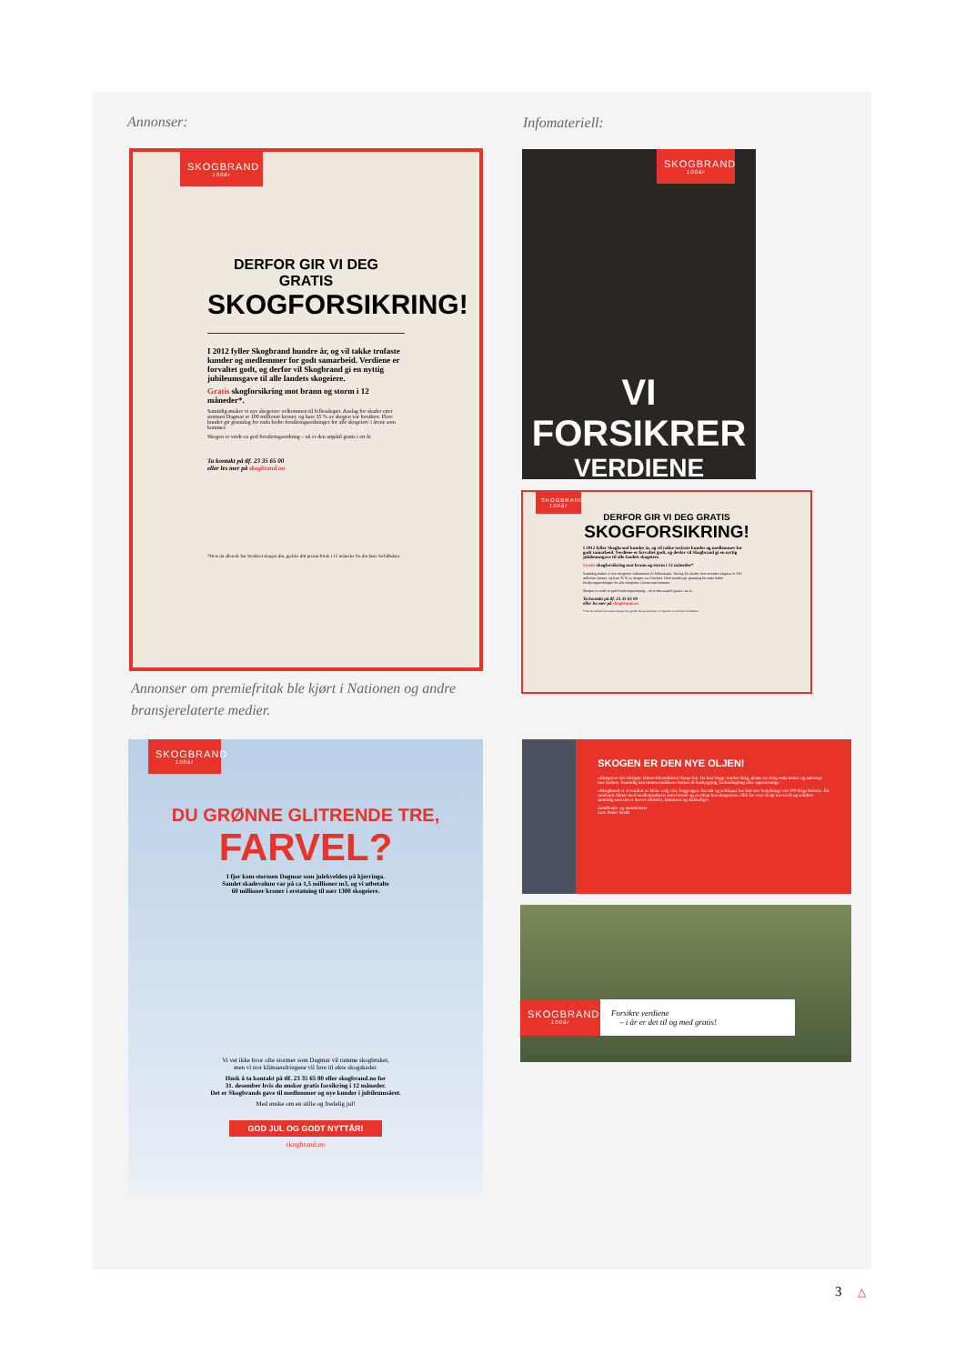Annonser: Infomateriell:
SKOGBRAND
100år
DERFOR GIR VI DEG GRATIS
SKOGFORSIKRING!
I 2012 fyller Skogbrand hundre år, og vil takke trofaste kunder og medlemmer for godt samarbeid. Verdiene er forvaltet godt, og derfor vil Skogbrand gi en nyttig jubileumsgave til alle landets skogeiere.
Gratis skogforsikring mot brann og storm i 12 måneder*.
Samtidig ønsker vi nye skogeiere velkommen til fellesskapet. Anslag for skader etter stormen Dagmar er 100 millioner kroner, og bare 35 % av skogen var forsikret. Flere kunder gir grunnlag for enda bedre forsikringsordninger for alle skogeiere i årene som kommer.
Skogen er verdt en god forsikringsordning – nå er den attpåtil gratis i ett år.
Ta kontakt på tlf. 23 35 65 00
eller les mer på skogbrand.no
*Hvis du allerede har forsikret skogen din, gjelder ditt premiefritak i 12 måneder fra din faste forfallsdato.
Annonser om premiefritak ble kjørt i Nationen og andre bransjerelaterte medier.
SKOGBRAND
100år
VI FORSIKRER
VERDIENE
SKOGBRAND
100år
DERFOR GIR VI DEG GRATIS
SKOGFORSIKRING!
I 2012 fyller Skogbrand hundre år, og vil takke trofaste kunder og medlemmer for godt samarbeid. Verdiene er forvaltet godt, og derfor vil Skogbrand gi en nyttig jubileumsgave til alle landets skogeiere.
Gratis skogforsikring mot brann og storm i 12 måneder*
Samtidig ønsker vi nye skogeiere velkommen til fellesskapet. Anslag for skader etter stormen Dagmar er 100 millioner kroner, og bare 35 % av skogen var forsikret. Flere kunder gir grunnlag for enda bedre forsikringsordninger for alle skogeiere i årene som kommer.
Skogen er verdt en god forsikringsordning – nå er den attpåtil gratis i ett år.
Ta kontakt på tlf. 23 35 65 00
eller les mer på skogbrand.no
*Hvis du allerede har forsikret skogen din, gjelder ditt premiefritak i 12 måneder fra din faste forfallsdato.
SKOGBRAND
100år
DU GRØNNE GLITRENDE TRE,
FARVEL?
I fjor kom stormen Dagmar som julekvelden på kjerringa.
Samlet skadevolum var på ca 1,5 millioner m3, og vi utbetalte
60 millioner kroner i erstatning til nær 1300 skogeiere.
Vi vet ikke hvor ofte stormer som Dagmar vil ramme skogbruket,
men vi tror klimaendringene vil føre til økte skogskader.
Husk å ta kontakt på tlf. 23 35 65 00 eller skogbrand.no for
31. desember hvis du ønsker gratis forsikring i 12 måneder.
Det er Skogbrands gave til medlemmer og nye kunder i jubileumsåret.
Med ønske om en stille og fredelig jul!
GOD JUL OG GODT NYTTÅR!
skogbrand.no
SKOGEN ER DEN NYE OLJEN!
«Skogen er det viktigste klimavirkemiddelet Norge har. Du kan hogge moden skog, plante ny skog enda tettere og støvsuge mer karbon. Samtidig kan tømmerstokkene brukes til husbygging, karbonlagring eller oppvarming»
«Skogbrand er et resultat av kloke valg våre forgjengere har tatt og selskapet har hatt stor betydning i sin 100-årige historie. En samlende faktor med medlemsutbytte som formål og eierskap hos skogeierne. Slik har man skapt merverdi og soliditet samtidig som det er drevet effektivt, lønnsomt og skikkelig!»
Landbruks- og matminister
Lars Peder Brekk
SKOGBRAND
100år
Forsikre verdiene
– i år er det til og med gratis!
3 △